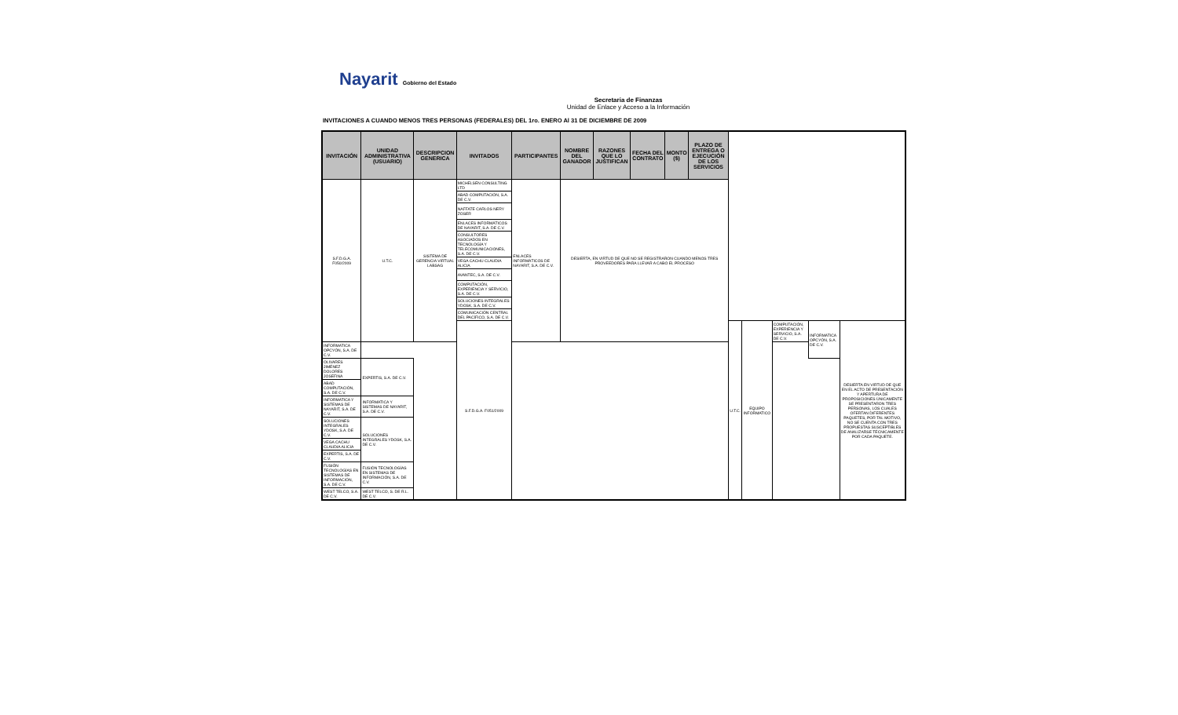Nayarit Gobierno del Estado
Secretaria de Finanzas
Unidad de Enlace y Acceso a la Información
INVITACIONES A CUANDO MENOS TRES PERSONAS (FEDERALES) DEL 1ro. ENERO Al 31 DE DICIEMBRE DE 2009
| INVITACIÓN | UNIDAD ADMINISTRATIVA (USUARIO) | DESCRIPCION GENERICA | INVITADOS | PARTICIPANTES | NOMBRE DEL GANADOR | RAZONES QUE LO JUSTIFICAN | FECHA DEL CONTRATO | MONTO ($) | PLAZO DE ENTREGA O EJECUCIÓN DE LOS SERVICIOS | | | | | |
| --- | --- | --- | --- | --- | --- | --- | --- | --- | --- | --- | --- | --- | --- | --- |
| S.F.D.G.A. F050/2009 | U.T.C. | SISTEMA DE GERENCIA VIRTUAL LABSAG | MICHELSEN CONSULTING LTD | ENLACES INFORMÁTICOS DE NAYARIT, S.A. DE C.V. | DESIERTA, EN VIRTUD DE QUE NO SE REGISTRARON CUANDO MENOS TRES PROVEEDORES PARA LLEVAR A CABO EL PROCESO | | | | | | | | | |
| | | | ABAD COMPUTACIÓN, S.A. DE C.V. | | | | | | | | | | | |
| | | | NAFFATE CARLOS NERY ZOSER | | | | | | | | | | | |
| | | | ENLACES INFORMÁTICOS DE NAYARIT, S.A. DE C.V. | | | | | | | | | | | |
| | | | CONSULTORES ASOCIADOS EN TECNOLOGÍA Y TELECOMUNICACIONES, S.A. DE C.V. | | | | | | | | | | | |
| | | | VEGA CACHU CLAUDIA ALICIA | | | | | | | | | | | |
| | | | AVANTEC, S.A. DE C.V. | | | | | | | | | | | |
| | | | COMPUTACIÓN, EXPERIENCIA Y SERVICIO, S.A. DE C.V. | | | | | | | | | | | |
| | | | SOLUCIONES INTEGRALES YDOSK, S.A. DE C.V. | | | | | | | | | | | |
| | | | COMUNICACIÓN CENTRAL DEL PACÍFICO, S.A. DE C.V. | | | | | | | | | | | |
| | | | S.F.D.G.A. F051/2009 | | | | | | | U.T.C. | EQUIPO INFORMATICO | COMPUTACIÓN, EXPERIENCIA Y SERVICIO, S.A. DE C.V. | INFORMATICA OPCYÓN, S.A. DE C.V. | DESIERTA EN VIRTUD DE QUE EN EL ACTO DE PRESENTACIÓN Y APERTURA DE PROPOSICIONES ÚNICAMENTE SE PRESENTARON TRES PERSONAS, LOS CUALES OFERTAN DIFERENTES PAQUETES, POR TAL MOTIVO, NO SE CUENTA CON TRES PROPUESTAS SUSCEPTIBLES DE ANALIZARSE TÉCNICAMENTE POR CADA PAQUETE. |
| INFORMATICA OPCYÓN, S.A. DE C.V. | | | | | | | | | | | | | | |
| OLIVARES JIMÉNEZ DOLORES JOSEFINA | EXPERTIS, S.A. DE C.V. | | | | | | | | | | | | | |
| ABAD COMPUTACIÓN, S.A. DE C.V. | | | | | | | | | | | | | | |
| INFORMATICA Y SISTEMAS DE NAYARIT, S.A. DE C.V. | INFORMATICA Y SISTEMAS DE NAYARIT, S.A. DE C.V. | | | | | | | | | | | | | |
| SOLUCIONES INTEGRALES YDOSK, S.A. DE C.V. | SOLUCIONES INTEGRALES YDOSK, S.A. DE C.V. | | | | | | | | | | | | | |
| VEGA CACHU CLAUDIA ALICIA | | | | | | | | | | | | | | |
| EXPERTIS, S.A. DE C.V. | | | | | | | | | | | | | | |
| FUSIÓN TECNOLOGÍAS EN SISTEMAS DE INFORMACIÓN, S.A. DE C.V. | FUSIÓN TECNOLOGÍAS EN SISTEMAS DE INFORMACIÓN, S.A. DE C.V. | | | | | | | | | | | | | |
| WEST TELCO, S.A. DE C.V. | WEST TELCO, S. DE R.L. DE C.V. | | | | | | | | | | | | | |